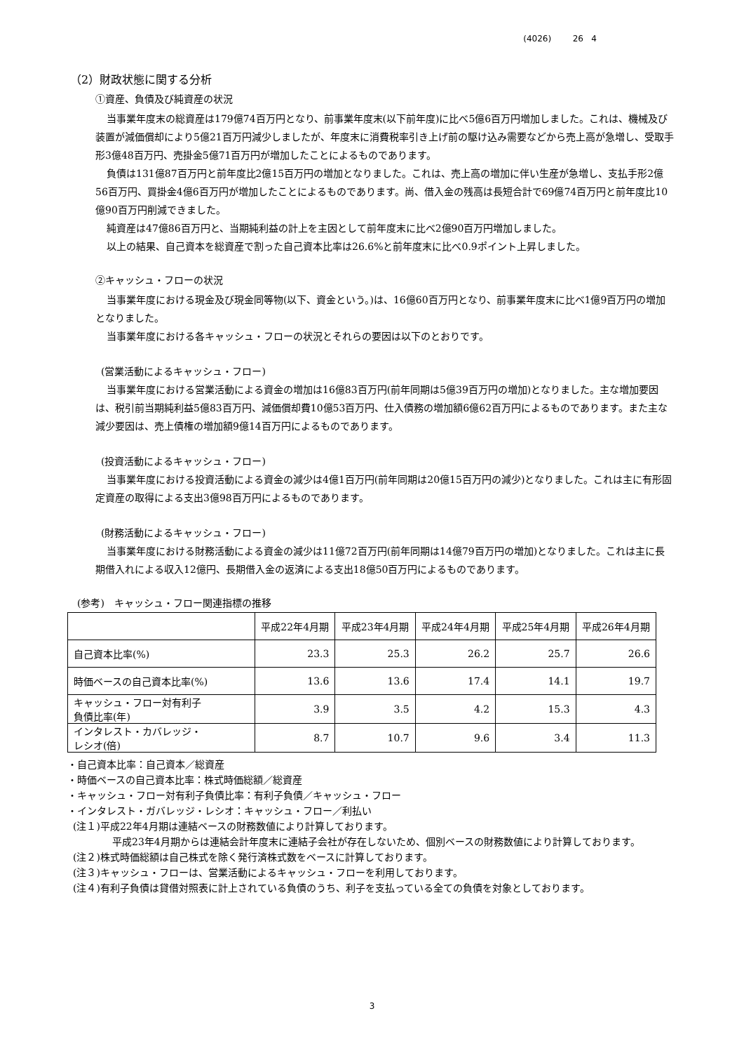(4026) 26 4
（2）財政状態に関する分析
①資産、負債及び純資産の状況
当事業年度末の総資産は179億74百万円となり、前事業年度末(以下前年度)に比べ5億6百万円増加しました。これは、機械及び装置が減価償却により5億21百万円減少しましたが、年度末に消費税率引き上げ前の駆け込み需要などから売上高が急増し、受取手形3億48百万円、売掛金5億71百万円が増加したことによるものであります。
負債は131億87百万円と前年度比2億15百万円の増加となりました。これは、売上高の増加に伴い生産が急増し、支払手形2億56百万円、買掛金4億6百万円が増加したことによるものであります。尚、借入金の残高は長短合計で69億74百万円と前年度比10億90百万円削減できました。
純資産は47億86百万円と、当期純利益の計上を主因として前年度末に比べ2億90百万円増加しました。
以上の結果、自己資本を総資産で割った自己資本比率は26.6%と前年度末に比べ0.9ポイント上昇しました。
②キャッシュ・フローの状況
当事業年度における現金及び現金同等物(以下、資金という。)は、16億60百万円となり、前事業年度末に比べ1億9百万円の増加となりました。
当事業年度における各キャッシュ・フローの状況とそれらの要因は以下のとおりです。
(営業活動によるキャッシュ・フロー)
当事業年度における営業活動による資金の増加は16億83百万円(前年同期は5億39百万円の増加)となりました。主な増加要因は、税引前当期純利益5億83百万円、減価償却費10億53百万円、仕入債務の増加額6億62百万円によるものであります。また主な減少要因は、売上債権の増加額9億14百万円によるものであります。
(投資活動によるキャッシュ・フロー)
当事業年度における投資活動による資金の減少は4億1百万円(前年同期は20億15百万円の減少)となりました。これは主に有形固定資産の取得による支出3億98百万円によるものであります。
(財務活動によるキャッシュ・フロー)
当事業年度における財務活動による資金の減少は11億72百万円(前年同期は14億79百万円の増加)となりました。これは主に長期借入れによる収入12億円、長期借入金の返済による支出18億50百万円によるものであります。
(参考)　キャッシュ・フロー関連指標の推移
| | 平成22年4月期 | 平成23年4月期 | 平成24年4月期 | 平成25年4月期 | 平成26年4月期 |
| --- | --- | --- | --- | --- | --- |
| 自己資本比率(%) | 23.3 | 25.3 | 26.2 | 25.7 | 26.6 |
| 時価ベースの自己資本比率(%) | 13.6 | 13.6 | 17.4 | 14.1 | 19.7 |
| キャッシュ・フロー対有利子 負債比率(年) | 3.9 | 3.5 | 4.2 | 15.3 | 4.3 |
| インタレスト・カバレッジ・ レシオ(倍) | 8.7 | 10.7 | 9.6 | 3.4 | 11.3 |
・自己資本比率：自己資本／総資産
・時価ベースの自己資本比率：株式時価総額／総資産
・キャッシュ・フロー対有利子負債比率：有利子負債／キャッシュ・フロー
・インタレスト・ガバレッジ・レシオ：キャッシュ・フロー／利払い
(注１)平成22年4月期は連結ベースの財務数値により計算しております。
平成23年4月期からは連結会計年度末に連結子会社が存在しないため、個別ベースの財務数値により計算しております。
(注２)株式時価総額は自己株式を除く発行済株式数をベースに計算しております。
(注３)キャッシュ・フローは、営業活動によるキャッシュ・フローを利用しております。
(注４)有利子負債は貸借対照表に計上されている負債のうち、利子を支払っている全ての負債を対象としております。
3